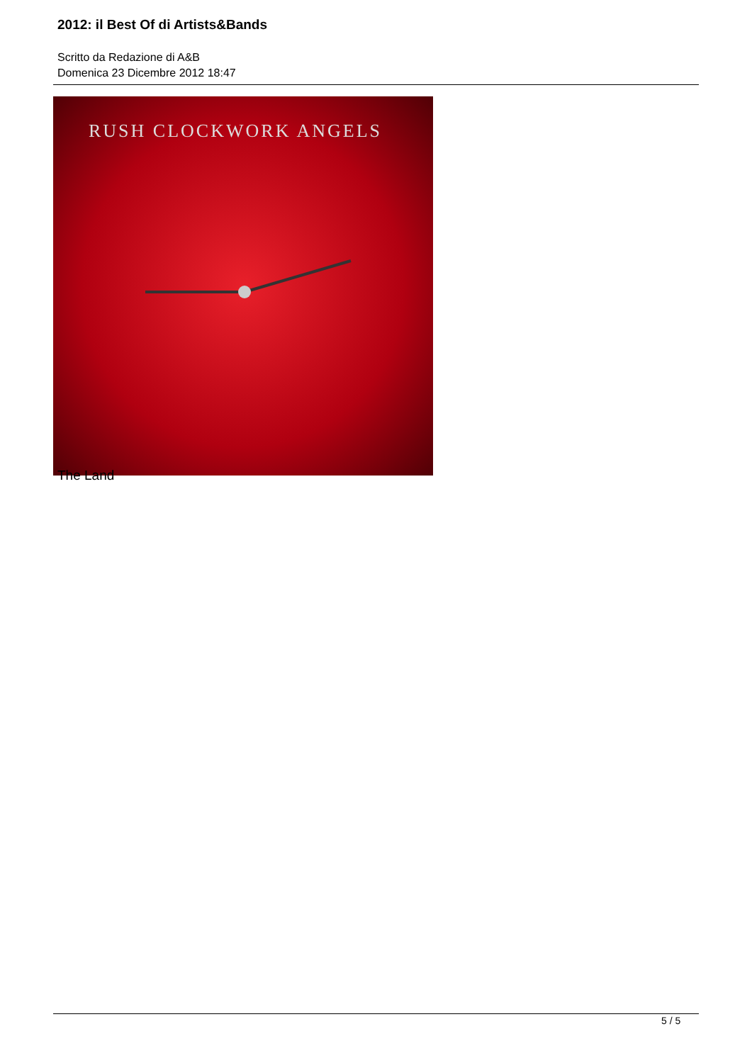2012: il Best Of di Artists&Bands
Scritto da Redazione di A&B
Domenica 23 Dicembre 2012 18:47
RUSH CLOCKWORK ANGELS
The Land
5 / 5